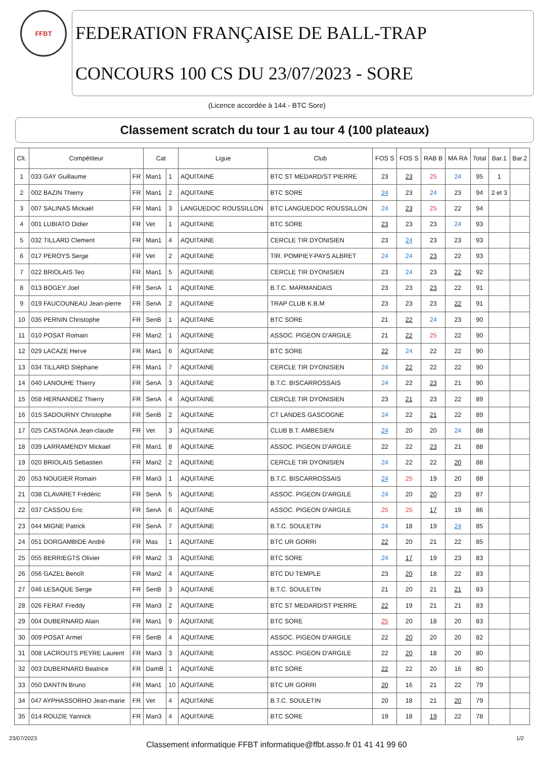FFBT
FEDERATION FRANÇAISE DE BALL-TRAP
CONCOURS 100 CS DU 23/07/2023 - SORE
(Licence accordée à 144 - BTC Sore)
Classement scratch du tour 1 au tour 4 (100 plateaux)
| Clt. | Compétiteur | | Cat | | Ligue | Club | FOS S | FOS S | RAB B | MA RA | Total | Bar.1 | Bar.2 |
| --- | --- | --- | --- | --- | --- | --- | --- | --- | --- | --- | --- | --- | --- |
| 1 | 033 GAY Guillaume | FR | Man1 | 1 | AQUITAINE | BTC ST MEDARD/ST PIERRE | 23 | 23 | 25 | 24 | 95 | 1 | |
| 2 | 002 BAZIN Thierry | FR | Man1 | 2 | AQUITAINE | BTC SORE | 24 | 23 | 24 | 23 | 94 | 2 et 3 | |
| 3 | 007 SALINAS Mickaël | FR | Man1 | 3 | LANGUEDOC ROUSSILLON | BTC LANGUEDOC ROUSSILLON | 24 | 23 | 25 | 22 | 94 | | |
| 4 | 001 LUBIATO Didier | FR | Vet | 1 | AQUITAINE | BTC SORE | 23 | 23 | 23 | 24 | 93 | | |
| 5 | 032 TILLARD Clement | FR | Man1 | 4 | AQUITAINE | CERCLE TIR DYONISIEN | 23 | 24 | 23 | 23 | 93 | | |
| 6 | 017 PEROYS Serge | FR | Vet | 2 | AQUITAINE | TIR. POMPIEY-PAYS ALBRET | 24 | 24 | 23 | 22 | 93 | | |
| 7 | 022 BRIOLAIS Teo | FR | Man1 | 5 | AQUITAINE | CERCLE TIR DYONISIEN | 23 | 24 | 23 | 22 | 92 | | |
| 8 | 013 BOGEY Joel | FR | SenA | 1 | AQUITAINE | B.T.C. MARMANDAIS | 23 | 23 | 23 | 22 | 91 | | |
| 9 | 019 FAUCOUNEAU Jean-pierre | FR | SenA | 2 | AQUITAINE | TRAP CLUB K.B.M | 23 | 23 | 23 | 22 | 91 | | |
| 10 | 035 PERNIN Christophe | FR | SenB | 1 | AQUITAINE | BTC SORE | 21 | 22 | 24 | 23 | 90 | | |
| 11 | 010 POSAT Romain | FR | Man2 | 1 | AQUITAINE | ASSOC. PIGEON D'ARGILE | 21 | 22 | 25 | 22 | 90 | | |
| 12 | 029 LACAZE Herve | FR | Man1 | 6 | AQUITAINE | BTC SORE | 22 | 24 | 22 | 22 | 90 | | |
| 13 | 034 TILLARD Stéphane | FR | Man1 | 7 | AQUITAINE | CERCLE TIR DYONISIEN | 24 | 22 | 22 | 22 | 90 | | |
| 14 | 040 LANOUHE Thierry | FR | SenA | 3 | AQUITAINE | B.T.C. BISCARROSSAIS | 24 | 22 | 23 | 21 | 90 | | |
| 15 | 058 HERNANDEZ Thierry | FR | SenA | 4 | AQUITAINE | CERCLE TIR DYONISIEN | 23 | 21 | 23 | 22 | 89 | | |
| 16 | 015 SADOURNY Christophe | FR | SenB | 2 | AQUITAINE | CT LANDES GASCOGNE | 24 | 22 | 21 | 22 | 89 | | |
| 17 | 025 CASTAGNA Jean-claude | FR | Vet | 3 | AQUITAINE | CLUB B.T. AMBESIEN | 24 | 20 | 20 | 24 | 88 | | |
| 18 | 039 LARRAMENDY Mickael | FR | Man1 | 8 | AQUITAINE | ASSOC. PIGEON D'ARGILE | 22 | 22 | 23 | 21 | 88 | | |
| 19 | 020 BRIOLAIS Sebastien | FR | Man2 | 2 | AQUITAINE | CERCLE TIR DYONISIEN | 24 | 22 | 22 | 20 | 88 | | |
| 20 | 053 NOUGIER Romain | FR | Man3 | 1 | AQUITAINE | B.T.C. BISCARROSSAIS | 24 | 25 | 19 | 20 | 88 | | |
| 21 | 038 CLAVARET Frédéric | FR | SenA | 5 | AQUITAINE | ASSOC. PIGEON D'ARGILE | 24 | 20 | 20 | 23 | 87 | | |
| 22 | 037 CASSOU Eric | FR | SenA | 6 | AQUITAINE | ASSOC. PIGEON D'ARGILE | 25 | 25 | 17 | 19 | 86 | | |
| 23 | 044 MIGNE Patrick | FR | SenA | 7 | AQUITAINE | B.T.C. SOULETIN | 24 | 18 | 19 | 24 | 85 | | |
| 24 | 051 DORGAMBIDE André | FR | Mas | 1 | AQUITAINE | BTC UR GORRI | 22 | 20 | 21 | 22 | 85 | | |
| 25 | 055 BERRIEGTS Olivier | FR | Man2 | 3 | AQUITAINE | BTC SORE | 24 | 17 | 19 | 23 | 83 | | |
| 26 | 056 GAZEL Benoît | FR | Man2 | 4 | AQUITAINE | BTC DU TEMPLE | 23 | 20 | 18 | 22 | 83 | | |
| 27 | 046 LESAQUE Serge | FR | SenB | 3 | AQUITAINE | B.T.C. SOULETIN | 21 | 20 | 21 | 21 | 83 | | |
| 28 | 026 FERAT Freddy | FR | Man3 | 2 | AQUITAINE | BTC ST MEDARD/ST PIERRE | 22 | 19 | 21 | 21 | 83 | | |
| 29 | 004 DUBERNARD Alain | FR | Man1 | 9 | AQUITAINE | BTC SORE | 25 | 20 | 18 | 20 | 83 | | |
| 30 | 009 POSAT Armel | FR | SenB | 4 | AQUITAINE | ASSOC. PIGEON D'ARGILE | 22 | 20 | 20 | 20 | 82 | | |
| 31 | 008 LACROUTS PEYRE Laurent | FR | Man3 | 3 | AQUITAINE | ASSOC. PIGEON D'ARGILE | 22 | 20 | 18 | 20 | 80 | | |
| 32 | 003 DUBERNARD Beatrice | FR | DamB | 1 | AQUITAINE | BTC SORE | 22 | 22 | 20 | 16 | 80 | | |
| 33 | 050 DANTIN Bruno | FR | Man1 | 10 | AQUITAINE | BTC UR GORRI | 20 | 16 | 21 | 22 | 79 | | |
| 34 | 047 AYPHASSORHO Jean-marie | FR | Vet | 4 | AQUITAINE | B.T.C. SOULETIN | 20 | 18 | 21 | 20 | 79 | | |
| 35 | 014 ROUZIE Yannick | FR | Man3 | 4 | AQUITAINE | BTC SORE | 19 | 18 | 19 | 22 | 78 | | |
23/07/2023 Classement informatique FFBT informatique@ffbt.asso.fr 01 41 41 99 60 1/2